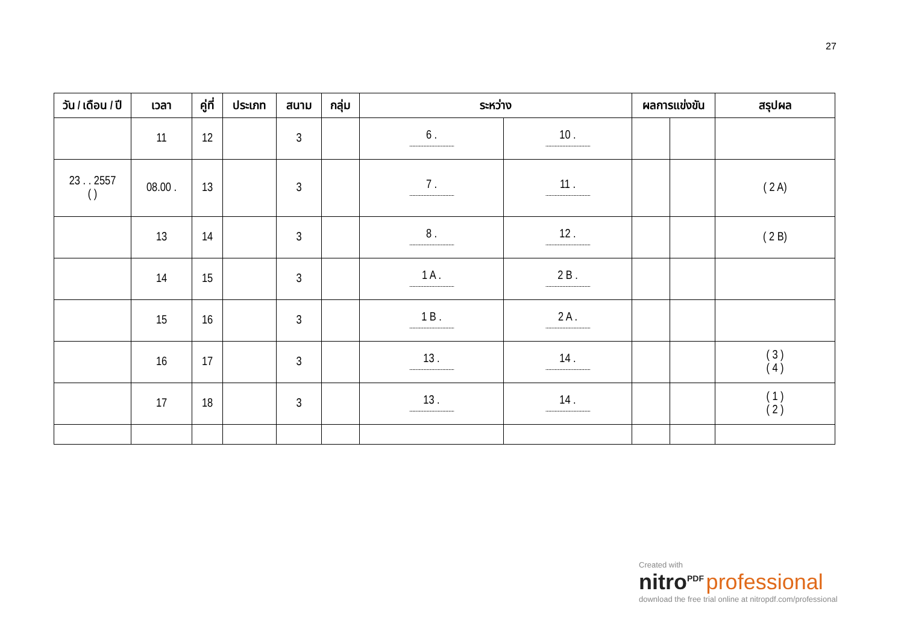27
| วัน / เดือน / ปี | เวลา | คู่ที่ | ประเภท | สนาม | กลุ่ม | ระหว่าง | | ผลการแข่งขัน | | สรุปผล |
| --- | --- | --- | --- | --- | --- | --- | --- | --- | --- | --- |
| | 11 | 12 | | 3 | | 6 . .......................................................... | 10 . .......................................................... | | | |
| 23 . . 2557 ( ) | 08.00 . | 13 | | 3 | | 7 . .......................................................... | 11 . .......................................................... | | | ( 2 A) |
| | 13 | 14 | | 3 | | 8 . .......................................................... | 12 . .......................................................... | | | ( 2 B) |
| | 14 | 15 | | 3 | | 1 A . .......................................................... | 2 B . .......................................................... | | | |
| | 15 | 16 | | 3 | | 1 B . .......................................................... | 2 A . .......................................................... | | | |
| | 16 | 17 | | 3 | | 13 . .......................................................... | 14 . .......................................................... | | | ( 3 ) ( 4 ) |
| | 17 | 18 | | 3 | | 13 . .......................................................... | 14 . .......................................................... | | | ( 1 ) ( 2 ) |
Created with
nitro<sup>PDF</sup> professional
download the free trial online at nitropdf.com/professional